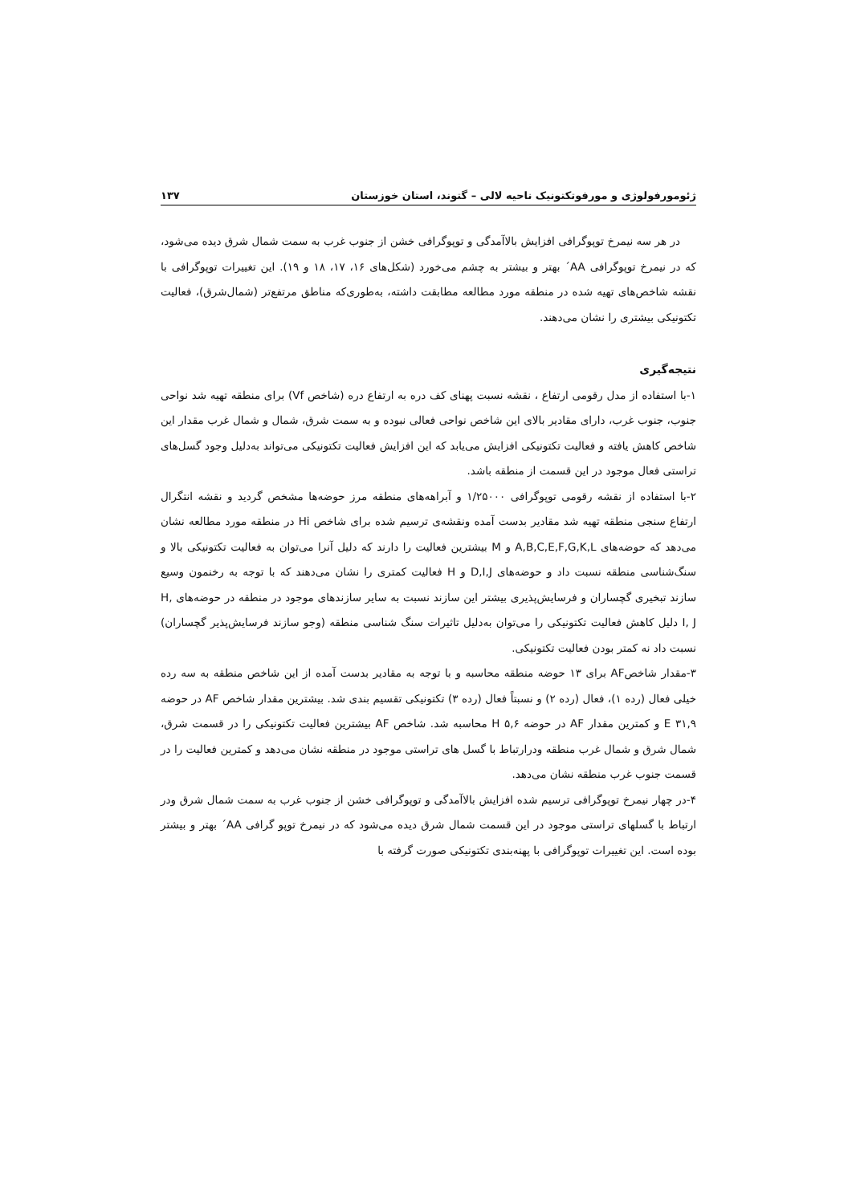ژئومورفولوژی و مورفوتکتونیک ناحیه لالی – گتوند، استان خوزستان ۱۳۷
در هر سه نیمرخ توپوگرافی افزایش بالاآمدگی و توپوگرافی خشن از جنوب غرب به سمت شمال شرق دیده می‌شود، که در نیمرخ توپوگرافی AA´ بهتر و بیشتر به چشم می‌خورد (شکل‌های ۱۶، ۱۷، ۱۸ و ۱۹). این تغییرات توپوگرافی با نقشه شاخص‌های تهیه شده در منطقه مورد مطالعه مطابقت داشته، به‌طوری‌که مناطق مرتفع‌تر (شمال‌شرق)، فعالیت تکتونیکی بیشتری را نشان می‌دهند.
نتیجه‌گیری
۱-با استفاده از مدل رقومی ارتفاع ، نقشه نسبت پهنای کف دره به ارتفاع دره (شاخص Vf) برای منطقه تهیه شد نواحی جنوب، جنوب غرب، دارای مقادیر بالای این شاخص نواحی فعالی نبوده و به سمت شرق، شمال و شمال غرب مقدار این شاخص کاهش یافته و فعالیت تکتونیکی افزایش می‌یابد که این افزایش فعالیت تکتونیکی می‌تواند به‌دلیل وجود گسل‌های تراستی فعال موجود در این قسمت از منطقه باشد.
۲-با استفاده از نقشه رقومی توپوگرافی ۱/۲۵۰۰۰ و آبراهه‌های منطقه مرز حوضه‌ها مشخص گردید و نقشه انتگرال ارتفاع سنجی منطقه تهیه شد مقادیر بدست آمده ونقشه‌ی ترسیم شده برای شاخص Hi در منطقه مورد مطالعه نشان می‌دهد که حوضه‌های A,B,C,E,F,G,K,L و M بیشترین فعالیت را دارند که دلیل آنرا می‌توان به فعالیت تکتونیکی بالا و سنگ‌شناسی منطقه نسبت داد و حوضه‌های D,I,J و H فعالیت کمتری را نشان می‌دهند که با توجه به رخنمون وسیع سازند تبخیری گچساران و فرسایش‌پذیری بیشتر این سازند نسبت به سایر سازندهای موجود در منطقه در حوضه‌های H, I, J دلیل کاهش فعالیت تکتونیکی را می‌توان به‌دلیل تاثیرات سنگ شناسی منطقه (وجو سازند فرسایش‌پذیر گچساران) نسبت داد نه کمتر بودن فعالیت تکتونیکی.
۳-مقدار شاخصAF برای ۱۳ حوضه منطقه محاسبه و با توجه به مقادیر بدست آمده از این شاخص منطقه به سه رده خیلی فعال (رده ۱)، فعال (رده ۲) و نسبتاً فعال (رده ۳) تکتونیکی تقسیم بندی شد. بیشترین مقدار شاخص AF در حوضه E ۳۱,۹ و کمترین مقدار AF در حوضه H ۵,۶ محاسبه شد. شاخص AF بیشترین فعالیت تکتونیکی را در قسمت شرق، شمال شرق و شمال غرب منطقه ودرارتباط با گسل های تراستی موجود در منطقه نشان می‌دهد و کمترین فعالیت را در قسمت جنوب غرب منطقه نشان می‌دهد.
۴-در چهار نیمرخ توپوگرافی ترسیم شده افزایش بالاآمدگی و توپوگرافی خشن از جنوب غرب به سمت شمال شرق ودر ارتباط با گسلهای تراستی موجود در این قسمت شمال شرق دیده می‌شود که در نیمرخ توپو گرافی AA´ بهتر و بیشتر بوده است. این تغییرات توپوگرافی با پهنه‌بندی تکتونیکی صورت گرفته با